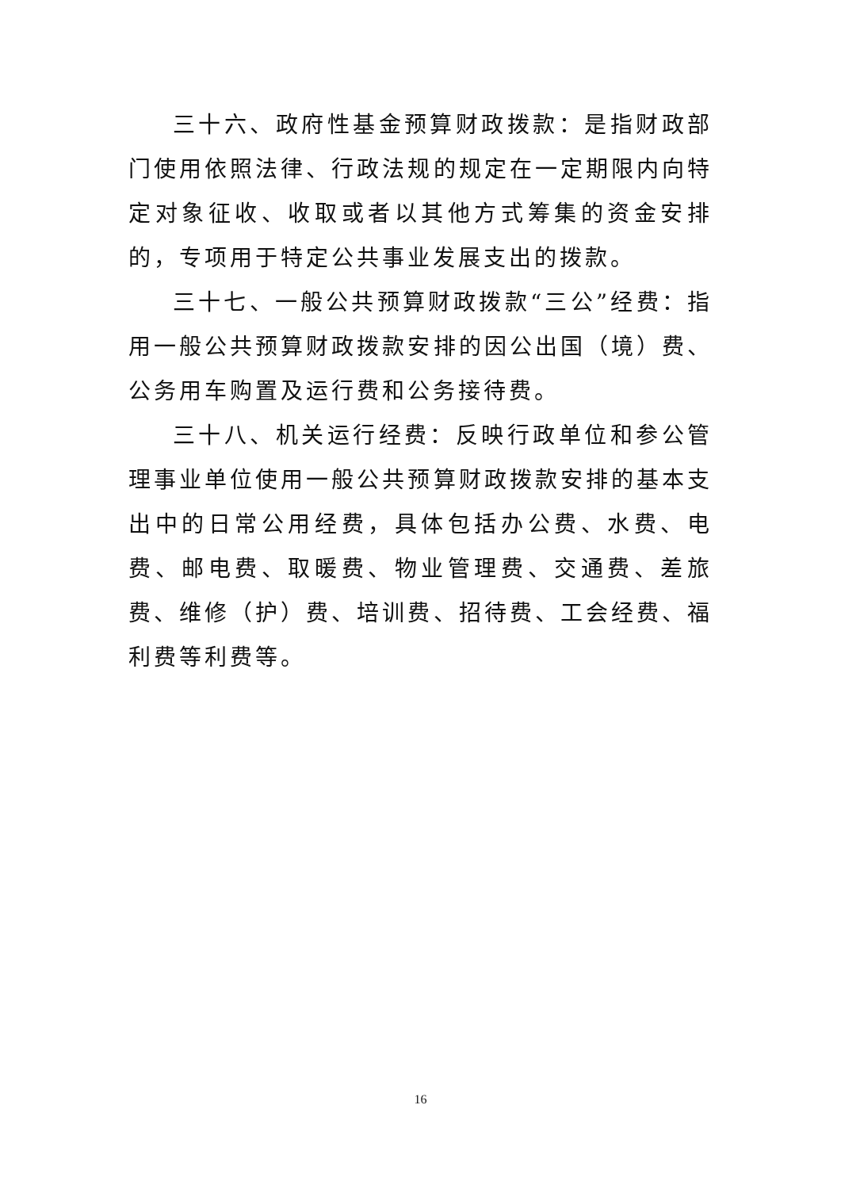三十六、政府性基金预算财政拨款：是指财政部门使用依照法律、行政法规的规定在一定期限内向特定对象征收、收取或者以其他方式筹集的资金安排的，专项用于特定公共事业发展支出的拨款。
三十七、一般公共预算财政拨款“三公”经费：指用一般公共预算财政拨款安排的因公出国（境）费、公务用车购置及运行费和公务接待费。
三十八、机关运行经费：反映行政单位和参公管理事业单位使用一般公共预算财政拨款安排的基本支出中的日常公用经费，具体包括办公费、水费、电费、邮电费、取暖费、物业管理费、交通费、差旅费、维修（护）费、培训费、招待费、工会经费、福利费等利费等。
16